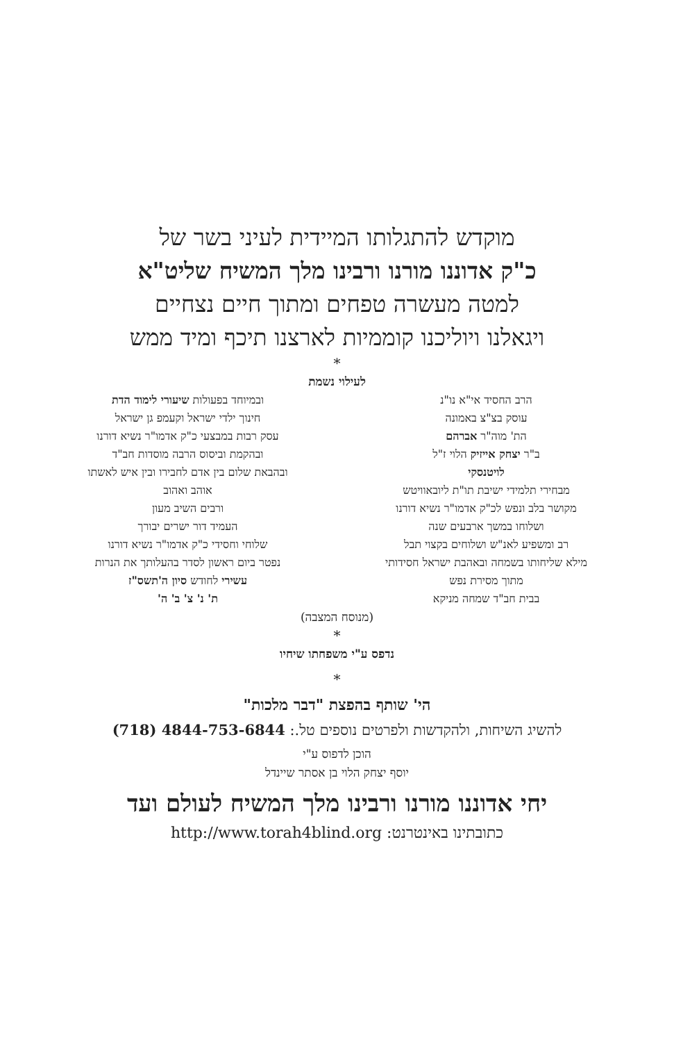מוקדש להתגלותו המיידית לעיני בשר של
כ"ק אדוננו מורנו ורבינו מלך המשיח שליט"א
למטה מעשרה טפחים ומתוך חיים נצחיים
ויגאלנו ויוליכנו קוממיות לארצנו תיכף ומיד ממש
*
לעילוי נשמת
הרב החסיד אי"א נו"נ
עוסק בצ"צ באמונה
הת' מוה"ר אברהם
ב"ר יצחק אייזיק הלוי ז"ל
לויטנסקי
מבחירי תלמידי ישיבת תו"ת ליובאוויטש
מקושר בלב ונפש לכ"ק אדמו"ר נשיא דורנו
ושלוחו במשך ארבעים שנה
רב ומשפיע לאנ"ש ושלוחים בקצוי תבל
מילא שליחותו בשמחה ובאהבת ישראל חסידותי
מתוך מסירת נפש
בבית חב"ד שמחה מניקא
ובמיוחד בפעולות שיעורי לימוד הדת
חינוך ילדי ישראל וקעמפ גן ישראל
עסק רבות במבצעי כ"ק אדמו"ר נשיא דורנו
ובהקמת וביסוס הרבה מוסדות חב"ד
ובהבאת שלום בין אדם לחבירו ובין איש לאשתו
אוהב ואהוב
ורבים השיב מעון
העמיד דור ישרים יבורך
שלוחי וחסידי כ"ק אדמו"ר נשיא דורנו
נפטר ביום ראשון לסדר בהעלותך את הנרות
עשירי לחודש סיון ה'תשס"ז
ת' נ' צ' ב' ה'
(מנוסח המצבה)
*
נדפס ע"י משפחתו שיחיו
*
הי' שותף בהפצת "דבר מלכות"
להשיג השיחות, ולהקדשות ולפרטים נוספים טל.: 4844-753-6844 (718)
הוכן לדפוס ע"י
יוסף יצחק הלוי בן אסתר שיינדל
יחי אדוננו מורנו ורבינו מלך המשיח לעולם ועד
כתובתינו באינטרנט: http://www.torah4blind.org